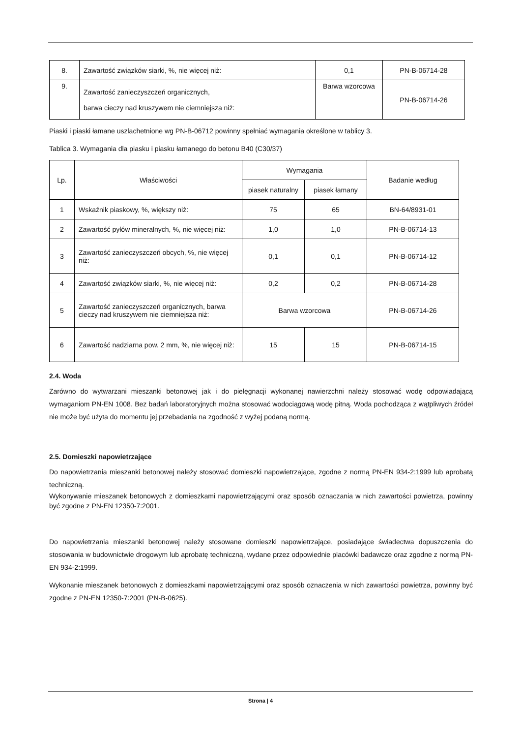| 8. | Zawartość związków siarki, %, nie więcej niż: | 0,1 | PN-B-06714-28 |
| 9. | Zawartość zanieczyszczeń organicznych, barwa cieczy nad kruszywem nie ciemniejsza niż: | Barwa wzorcowa | PN-B-06714-26 |
Piaski i piaski łamane uszlachetnione wg PN-B-06712 powinny spełniać wymagania określone w tablicy 3.
Tablica 3. Wymagania dla piasku i piasku łamanego do betonu B40 (C30/37)
| Lp. | Właściwości | Wymagania | | Badanie według |
| --- | --- | --- | --- | --- |
| | | piasek naturalny | piasek łamany | |
| 1 | Wskaźnik piaskowy, %, większy niż: | 75 | 65 | BN-64/8931-01 |
| 2 | Zawartość pyłów mineralnych, %, nie więcej niż: | 1,0 | 1,0 | PN-B-06714-13 |
| 3 | Zawartość zanieczyszczeń obcych, %, nie więcej niż: | 0,1 | 0,1 | PN-B-06714-12 |
| 4 | Zawartość związków siarki, %, nie więcej niż: | 0,2 | 0,2 | PN-B-06714-28 |
| 5 | Zawartość zanieczyszczeń organicznych, barwa cieczy nad kruszywem nie ciemniejsza niż: | Barwa wzorcowa | | PN-B-06714-26 |
| 6 | Zawartość nadziarna pow. 2 mm, %, nie więcej niż: | 15 | 15 | PN-B-06714-15 |
2.4. Woda
Zarówno do wytwarzani mieszanki betonowej jak i do pielęgnacji wykonanej nawierzchni należy stosować wodę odpowiadającą wymaganiom PN-EN 1008. Bez badań laboratoryjnych można stosować wodociągową wodę pitną. Woda pochodząca z wątpliwych źródeł nie może być użyta do momentu jej przebadania na zgodność z wyżej podaną normą.
2.5. Domieszki napowietrzające
Do napowietrzania mieszanki betonowej należy stosować domieszki napowietrzające, zgodne z normą PN-EN 934-2:1999 lub aprobatą techniczną.
Wykonywanie mieszanek betonowych z domieszkami napowietrzającymi oraz sposób oznaczania w nich zawartości powietrza, powinny być zgodne z PN-EN 12350-7:2001.
Do napowietrzania mieszanki betonowej należy stosowane domieszki napowietrzające, posiadające świadectwa dopuszczenia do stosowania w budownictwie drogowym lub aprobatę techniczną, wydane przez odpowiednie placówki badawcze oraz zgodne z normą PN-EN 934-2:1999.
Wykonanie mieszanek betonowych z domieszkami napowietrzającymi oraz sposób oznaczenia w nich zawartości powietrza, powinny być zgodne z PN-EN 12350-7:2001 (PN-B-0625).
Strona | 4